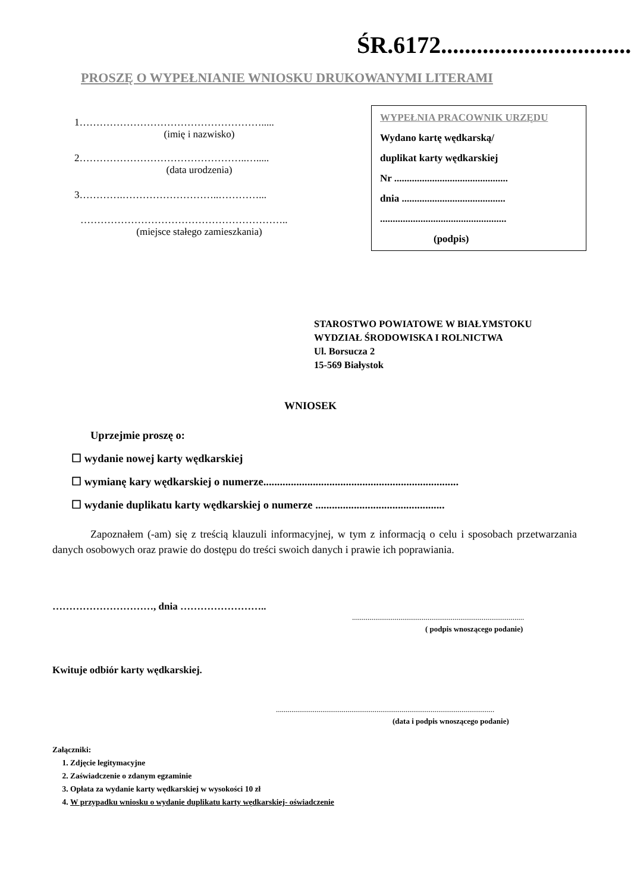ŚR.6172.................................
PROSZĘ O WYPEŁNIANIE WNIOSKU DRUKOWANYMI LITERAMI
1……………………………………………….....
(imię i nazwisko)
2…………………………………………..….....
(data urodzenia)
3………….………………………..…………...
……………………………………………………..
(miejsce stałego zamieszkania)
WYPEŁNIA PRACOWNIK URZĘDU
Wydano kartę wędkarską/
duplikat karty wędkarskiej
Nr .............................................
dnia .........................................
..................................................
(podpis)
STAROSTWO POWIATOWE W BIAŁYMSTOKU
WYDZIAŁ ŚRODOWISKA I ROLNICTWA
Ul. Borsucza 2
15-569 Białystok
WNIOSEK
Uprzejmie proszę o:
☐ wydanie nowej karty wędkarskiej
☐ wymianę kary wędkarskiej o numerze.......................................................................
☐ wydanie duplikatu karty wędkarskiej o numerze ...............................................
Zapoznałem (-am) się z treścią klauzuli informacyjnej, w tym z informacją o celu i sposobach przetwarzania danych osobowych oraz prawie do dostępu do treści swoich danych i prawie ich poprawiania.
…………………………, dnia ……………………..
.........................................................................................
( podpis wnoszącego podanie)
Kwituje odbiór karty wędkarskiej.
.................................................................................................................
(data i podpis wnoszącego podanie)
Załączniki:
1. Zdjęcie legitymacyjne
2. Zaświadczenie o zdanym egzaminie
3. Opłata za wydanie karty wędkarskiej w wysokości 10 zł
4. W przypadku wniosku o wydanie duplikatu karty wędkarskiej- oświadczenie